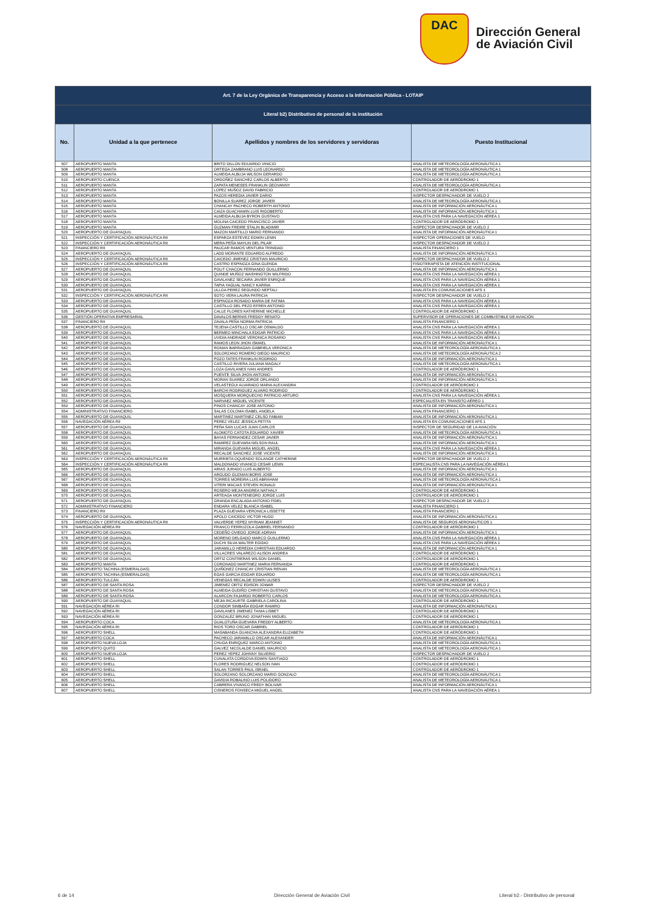DAC
Dirección General
de Aviación Civil
| Art. 7 de la Ley Orgánica de Transparencia y Acceso a la Información Pública - LOTAIP | | | |
| --- | --- | --- | --- |
| Literal b2) Distributivo de personal de la institución | | | |
| No. | Unidad a la que pertenece | Apellidos y nombres de los servidores y servidoras | Puesto Institucional |
| 507 | AEROPUERTO MANTA | BRITO DILLON EDUARDO VINICIO | ANALISTA DE METEOROLOGÍA AERONÁUTICA 1 |
| 508 | AEROPUERTO MANTA | ORTEGA ZAMBRANO LUIS LEONARDO | ANALISTA DE METEOROLOGÍA AERONÁUTICA 1 |
| 509 | AEROPUERTO MANTA | ALMEIDA ALBUJA WILSON GERARDO | ANALISTA DE METEOROLOGÍA AERONÁUTICA 1 |
| 510 | AEROPUERTO CUENCA | ORDOÑEZ SANCHEZ CARLOS ALBERTO | CONTROLADOR DE AERÓDROMO 1 |
| 511 | AEROPUERTO MANTA | ZAPATA MENESES FRANKLIN GEOVANNY | ANALISTA DE METEOROLOGÍA AERONÁUTICA 1 |
| 512 | AEROPUERTO MANTA | LOPEZ MUÑOZ DAVID FABRICIO | CONTROLADOR DE AERÓDROMO 1 |
| 513 | AEROPUERTO MANTA | PAZOS HEREDIA JAVIER DARIO | INSPECTOR DESPACHADOR DE VUELO 2 |
| 514 | AEROPUERTO MANTA | BONILLA SUAREZ JORGE JAVIER | ANALISTA DE METEOROLOGÍA AERONÁUTICA 1 |
| 515 | AEROPUERTO MANTA | CHANCAY PACHECO ROBERTH ANTONIO | ANALISTA DE INFORMACIÓN AERONÁUTICA 1 |
| 516 | AEROPUERTO MANTA | CAIZA GUACHAMIN LUIS RIGOBERTO | ANALISTA DE INFORMACIÓN AERONÁUTICA 1 |
| 517 | AEROPUERTO MANTA | ALMEIDA ALBUJA BYRON GUSTAVO | ANALISTA CNS PARA LA NAVEGACIÓN AÉREA 1 |
| 518 | AEROPUERTO MANTA | MOLINA CAICEDO FRANCISCO JAVIER | CONTROLADOR DE AERÓDROMO 1 |
| 519 | AEROPUERTO MANTA | GUZMAN FREIRE STALIN BLADIMIR | INSPECTOR DESPACHADOR DE VUELO 2 |
| 520 | AEROPUERTO DE GUAYAQUIL | MAZON MARTILLO MARIO FERNANDO | ANALISTA DE INFORMACIÓN AERONÁUTICA 1 |
| 521 | INSPECCIÓN Y CERTIFICACIÓN AERONÁUTICA RII | ESPARZA ESTEVEZ EDWIN LENIN | INSPECTOR OPERACIONES DE VUELO |
| 522 | INSPECCIÓN Y CERTIFICACIÓN AERONÁUTICA RII | MERA PEÑA MAYLIN DEL PILAR | INSPECTOR DESPACHADOR DE VUELO 2 |
| 523 | FINANCIERO RII | PAUCAR RAMOS VENTURA TRINIDAD | ANALISTA FINANCIERO 1 |
| 524 | AEROPUERTO DE GUAYAQUIL | LADD MORANTE EDUARDO ALFREDO | ANALISTA DE INFORMACIÓN AERONÁUTICA 1 |
| 525 | INSPECCIÓN Y CERTIFICACIÓN AERONÁUTICA RII | CAICEDO JIMENEZ CRISTIAN MAURICIO | INSPECTOR DESPACHADOR DE VUELO 2 |
| 526 | INSPECCIÓN Y CERTIFICACIÓN AERONÁUTICA RII | CASTRO ESPINOZA GINA GLENDA | FISIOTERAPISTA DE ATENCIÓN INSTITUCIONAL |
| 527 | AEROPUERTO DE GUAYAQUIL | POLIT CHACON FERNANDO GUILLERMO | ANALISTA DE INFORMACIÓN AERONÁUTICA 1 |
| 528 | AEROPUERTO DE GUAYAQUIL | QUINDE MUÑOZ WASHINGTON WILFRIDO | ANALISTA CNS PARA LA NAVEGACIÓN AÉREA 1 |
| 529 | AEROPUERTO DE GUAYAQUIL | GAVILANEZ SECAIRA JAVIER ENRIQUE | ANALISTA CNS PARA LA NAVEGACIÓN AÉREA 1 |
| 530 | AEROPUERTO DE GUAYAQUIL | TAPIA YAGUAL NANCY KARINA | ANALISTA CNS PARA LA NAVEGACIÓN AÉREA 1 |
| 531 | AEROPUERTO DE GUAYAQUIL | ULLOA PEREZ SEGUNDO NEPTALI | ANALISTA EN COMUNICACIONES AFS 1 |
| 532 | INSPECCIÓN Y CERTIFICACIÓN AERONÁUTICA RII | SOTO VERA LAURA PATRICIA | INSPECTOR DESPACHADOR DE VUELO 2 |
| 533 | AEROPUERTO DE GUAYAQUIL | ESPINOZA ROSADO MARIA DE FATIMA | ANALISTA CNS PARA LA NAVEGACIÓN AÉREA 1 |
| 534 | AEROPUERTO DE GUAYAQUIL | CASTILLO DEL PEZO EFREN ANTONIO | ANALISTA CNS PARA LA NAVEGACIÓN AÉREA 1 |
| 535 | AEROPUERTO DE GUAYAQUIL | CALLE FLORES KATHERINE MICHELLE | CONTROLADOR DE AERÓDROMO 1 |
| 536 | GESTIÓN OPERATIVA EMPRESARIAL | DAVALOS BERNIS FREDDY RENATO | SUPERVISOR DE OPERACIONES DE COMBUSTIBLE DE AVIACIÓN |
| 537 | FINANCIERO RII | ZAVALA PEÑA NORMA PATRICIA | ANALISTA FINANCIERO 1 |
| 538 | AEROPUERTO DE GUAYAQUIL | TEJENA CASTILLO OSCAR OSWALDO | ANALISTA CNS PARA LA NAVEGACIÓN AÉREA 1 |
| 539 | AEROPUERTO DE GUAYAQUIL | BERMEO MINCHALA EDGAR PATRICIO | ANALISTA CNS PARA LA NAVEGACIÓN AÉREA 1 |
| 540 | AEROPUERTO DE GUAYAQUIL | UVIDIA ANDRADE VERONICA ROSARIO | ANALISTA CNS PARA LA NAVEGACIÓN AÉREA 1 |
| 541 | AEROPUERTO DE GUAYAQUIL | RAMOS LEON JHON ISMAEL | ANALISTA DE INFORMACIÓN AERONÁUTICA 1 |
| 542 | AEROPUERTO DE GUAYAQUIL | ROMAN BARRAGAN GABRIELA VERONICA | ANALISTA DE METEOROLOGÍA AERONÁUTICA 1 |
| 543 | AEROPUERTO DE GUAYAQUIL | SOLORZANO ROMERO DIEGO MAURICIO | ANALISTA DE METEOROLOGÍA AERONÁUTICA 2 |
| 544 | AEROPUERTO DE GUAYAQUIL | POZO TATES FRANKLIN RODRIGO | ANALISTA DE INFORMACIÓN AERONÁUTICA 1 |
| 545 | AEROPUERTO DE GUAYAQUIL | CASTILLO RIVERA JULIANA MAGALY | ANALISTA DE METEOROLOGÍA AERONÁUTICA 1 |
| 546 | AEROPUERTO DE GUAYAQUIL | LOZA GAVILANES IVAN ANDRES | CONTROLADOR DE AERÓDROMO 1 |
| 547 | AEROPUERTO DE GUAYAQUIL | PUENTE SILVA JHON ANTONIO | ANALISTA DE INFORMACIÓN AERONÁUTICA 1 |
| 548 | AEROPUERTO DE GUAYAQUIL | MORAN SUAREZ JORGE ORLANDO | ANALISTA DE INFORMACIÓN AERONÁUTICA 1 |
| 549 | AEROPUERTO DE GUAYAQUIL | VELASTEGUI ALVARADO MARIA ALEXANDRA | CONTROLADOR DE AERÓDROMO 1 |
| 550 | AEROPUERTO DE GUAYAQUIL | BARCHI RODRIGUEZ ALVARO RODRIGO | CONTROLADOR DE AERÓDROMO 1 |
| 551 | AEROPUERTO DE GUAYAQUIL | MOSQUERA MORQUECHO PATRICIO ARTURO | ANALISTA CNS PARA LA NAVEGACIÓN AÉREA 1 |
| 552 | AEROPUERTO DE GUAYAQUIL | NARVAEZ MIGUEL VICENTE | ESPECIALISTA EN TRANSITO AÉREO 1 |
| 553 | AEROPUERTO DE GUAYAQUIL | PINOS CHANCAY JOSE ANTONIO | ANALISTA DE INFORMACIÓN AERONÁUTICA 1 |
| 554 | ADMINISTRATIVO FINANCIERO | SALAS COLOMA ISABEL ANGELA | ANALISTA FINANCIERO 1 |
| 555 | AEROPUERTO DE GUAYAQUIL | MARTINEZ MARTINEZ CELSO FABIAN | ANALISTA DE INFORMACIÓN AERONÁUTICA 1 |
| 556 | NAVEGACIÓN AÉREA RII | PEREZ VELEZ JESSICA PETITA | ANALISTA EN COMUNICACIONES AFS 1 |
| 557 | AEROPUERTO DE GUAYAQUIL | PEÑA SAN LUCAS JUAN CARLOS | INSPECTOR DE SEGURIDAD DE LA AVIACIÓN |
| 558 | AEROPUERTO DE GUAYAQUIL | ALOMOTO CATOTA EDUARDO XAVIER | ANALISTA DE METEOROLOGÍA AERONÁUTICA 1 |
| 559 | AEROPUERTO DE GUAYAQUIL | BAYAS FERNANDEZ CESAR JAVIER | ANALISTA DE INFORMACIÓN AERONÁUTICA 1 |
| 560 | AEROPUERTO DE GUAYAQUIL | RAMIREZ GUEVARA NELSON RAUL | ANALISTA DE INFORMACIÓN AERONÁUTICA 1 |
| 561 | AEROPUERTO DE GUAYAQUIL | MIRANDA GUEVARA MIGUEL ANGEL | ANALISTA CNS PARA LA NAVEGACIÓN AÉREA 1 |
| 562 | AEROPUERTO DE GUAYAQUIL | RECALDE SANCHEZ JOSE VICENTE | ANALISTA DE INFORMACIÓN AERONÁUTICA 1 |
| 563 | INSPECCIÓN Y CERTIFICACIÓN AERONÁUTICA RII | MURRIETA OQUENDO SOLANGE CATHERINE | INSPECTOR DESPACHADOR DE VUELO 2 |
| 564 | INSPECCIÓN Y CERTIFICACIÓN AERONÁUTICA RII | MALDONADO VIVANCO CESAR LENIN | ESPECIALISTA CNS PARA LA NAVEGACIÓN AÉREA 1 |
| 565 | AEROPUERTO DE GUAYAQUIL | ARIAS JURADO LUIS ALBERTO | ANALISTA DE INFORMACIÓN AERONÁUTICA 1 |
| 566 | AEROPUERTO DE GUAYAQUIL | ARGUDO GUZMAN BORIS JOSE | ANALISTA DE INFORMACIÓN AERONÁUTICA 1 |
| 567 | AEROPUERTO DE GUAYAQUIL | TORRES MOREIRA LUIS ABRAHAM | ANALISTA DE METEOROLOGÍA AERONÁUTICA 1 |
| 568 | AEROPUERTO DE GUAYAQUIL | VITERI MACIAS STEVEN RONALD | ANALISTA DE INFORMACIÓN AERONÁUTICA 1 |
| 569 | AEROPUERTO DE GUAYAQUIL | ROSERO MEJIA ANDREA NATHALY | CONTROLADOR DE AERÓDROMO 1 |
| 570 | AEROPUERTO DE GUAYAQUIL | ARTEAGA MONTENEGRO JORGE LUIS | CONTROLADOR DE AERÓDROMO 1 |
| 571 | AEROPUERTO DE GUAYAQUIL | GRANDA ENCALADA ANTONIO FIDEL | INSPECTOR DESPACHADOR DE VUELO 2 |
| 572 | ADMINISTRATIVO FINANCIERO | ENDARA VELEZ BLANCA ISABEL | ANALISTA FINANCIERO 1 |
| 573 | FINANCIERO RII | PLAZA GUEVARA VERONICA LISSETTE | ANALISTA FINANCIERO 1 |
| 574 | AEROPUERTO DE GUAYAQUIL | APOLO CAICEDO VICTOR HUGO | ANALISTA DE INFORMACIÓN AERONÁUTICA 1 |
| 575 | INSPECCIÓN Y CERTIFICACIÓN AERONÁUTICA RII | VALVERDE YEPEZ MYRIAM JEANNET | ANALISTA DE SEGUROS AERONÁUTICOS 1 |
| 576 | NAVEGACIÓN AÉREA RII | FRANCO FERRUZOLA GABRIEL FERNANDO | CONTROLADOR DE AERÓDROMO 1 |
| 577 | AEROPUERTO DE GUAYAQUIL | CEDEÑO OVIEDO JORGE ADRIAN | ANALISTA DE INFORMACIÓN AERONÁUTICA 1 |
| 578 | AEROPUERTO DE GUAYAQUIL | MORENO DELGADO MARCO GUILLERMO | ANALISTA CNS PARA LA NAVEGACIÓN AÉREA 1 |
| 579 | AEROPUERTO DE GUAYAQUIL | DUCHI SILVA WALTER EGIDIO | ANALISTA CNS PARA LA NAVEGACIÓN AÉREA 1 |
| 580 | AEROPUERTO DE GUAYAQUIL | JARAMILLO HEREDIA CHRISTIAN EDUARDO | ANALISTA DE INFORMACIÓN AERONÁUTICA 1 |
| 581 | AEROPUERTO DE GUAYAQUIL | VILLACRES VALAREZO ALISON ANDREA | CONTROLADOR DE AERÓDROMO 1 |
| 582 | AEROPUERTO DE GUAYAQUIL | ORTIZ CONTRERAS WILSON DANIEL | CONTROLADOR DE AERÓDROMO 1 |
| 583 | AEROPUERTO MANTA | CORONADO MARTINEZ MARIA FERNANDA | CONTROLADOR DE AERÓDROMO 1 |
| 584 | AEROPUERTO TACHINA (ESMERALDAS) | QUIÑONEZ CHANCAY CRISTIAN RENAN | ANALISTA DE METEOROLOGÍA AERONÁUTICA 1 |
| 585 | AEROPUERTO TACHINA (ESMERALDAS) | EGAS GARCIA EDGAR EDUARDO | ANALISTA DE METEOROLOGÍA AERONÁUTICA 1 |
| 586 | AEROPUERTO TULCÁN | VENEGAS RECALDE EDWIN ULISES | CONTROLADOR DE AERÓDROMO 1 |
| 587 | AEROPUERTO DE SANTA ROSA | JIMENEZ ORTIZ EDISON JOWAR | INSPECTOR DESPACHADOR DE VUELO 2 |
| 588 | AEROPUERTO DE SANTA ROSA | ALMEIDA GUDIÑO CHRISTIAN GUSTAVO | ANALISTA DE METEOROLOGÍA AERONÁUTICA 1 |
| 589 | AEROPUERTO DE SANTA ROSA | ALARCON FAJARDO ROBERTO CARLOS | ANALISTA DE METEOROLOGÍA AERONÁUTICA 1 |
| 590 | AEROPUERTO DE GUAYAQUIL | MEJIA RICAURTE GABRIELA CAROLINA | CONTROLADOR DE AERÓDROMO 1 |
| 591 | NAVEGACIÓN AÉREA RI | CONDOR SIMBAÑA EDGAR RAMIRO | ANALISTA DE INFORMACIÓN AERONÁUTICA 1 |
| 592 | NAVEGACIÓN AÉREA RI | GAVILANES JIMENEZ TANIA LISBET | CONTROLADOR DE AERÓDROMO 1 |
| 593 | NAVEGACIÓN AÉREA RI | GONZALEZ BRUNO JONATHAN MIGUEL | CONTROLADOR DE AERÓDROMO 1 |
| 594 | AEROPUERTO COCA | GUALOTUÑA GUEVARA FREDDY ALBERTO | ANALISTA DE METEOROLOGÍA AERONÁUTICA 1 |
| 595 | NAVEGACIÓN AÉREA RI | RIOS TORO OSCAR GABRIEL | CONTROLADOR DE AERÓDROMO 1 |
| 596 | AEROPUERTO SHELL | MASABANDA GUANCHA ALEXANDRA ELIZABETH | CONTROLADOR DE AERÓDROMO 1 |
| 597 | AEROPUERTO COCA | PACHECO JARAMILLO OSCAR ALEXANDER | ANALISTA DE INFORMACIÓN AERONÁUTICA 1 |
| 598 | AEROPUERTO NUEVA LOJA | CHUGA ENRIQUEZ MARCO ANTONIO | ANALISTA DE METEOROLOGÍA AERONÁUTICA 1 |
| 599 | AEROPUERTO QUITO | GALVEZ NICOLALDE DANIEL MAURICIO | ANALISTA DE METEOROLOGÍA AERONÁUTICA 1 |
| 600 | AEROPUERTO NUEVA LOJA | PEREZ YEPEZ JOHNNY SILVERIO | INSPECTOR DESPACHADOR DE VUELO 2 |
| 601 | AEROPUERTO SHELL | CUNALATA CORDOVA EDWIN SANTIAGO | CONTROLADOR DE AERÓDROMO 1 |
| 602 | AEROPUERTO SHELL | FLORES RODRIGUEZ NELSON IVAN | CONTROLADOR DE AERÓDROMO 1 |
| 603 | AEROPUERTO SHELL | SALAN TORRES PAUL ISRAEL | CONTROLADOR DE AERÓDROMO 1 |
| 604 | AEROPUERTO SHELL | SOLORZANO SOLORZANO MARIO GONZALO | ANALISTA DE METEOROLOGÍA AERONÁUTICA 1 |
| 605 | AEROPUERTO SHELL | GAVIDIA ROBALINO LUIS POLIDORO | ANALISTA DE METEOROLOGÍA AERONÁUTICA 1 |
| 606 | AEROPUERTO SHELL | CABRERA VIVANCO FREDY BOLIVAR | ANALISTA DE INFORMACIÓN AERONÁUTICA 1 |
| 607 | AEROPUERTO SHELL | CISNEROS FONSECA MIGUEL ANGEL | ANALISTA CNS PARA LA NAVEGACIÓN AÉREA 1 |
6 de 14
Dirección General de Aviación Civil
Literal b2.- Distributivo de personal